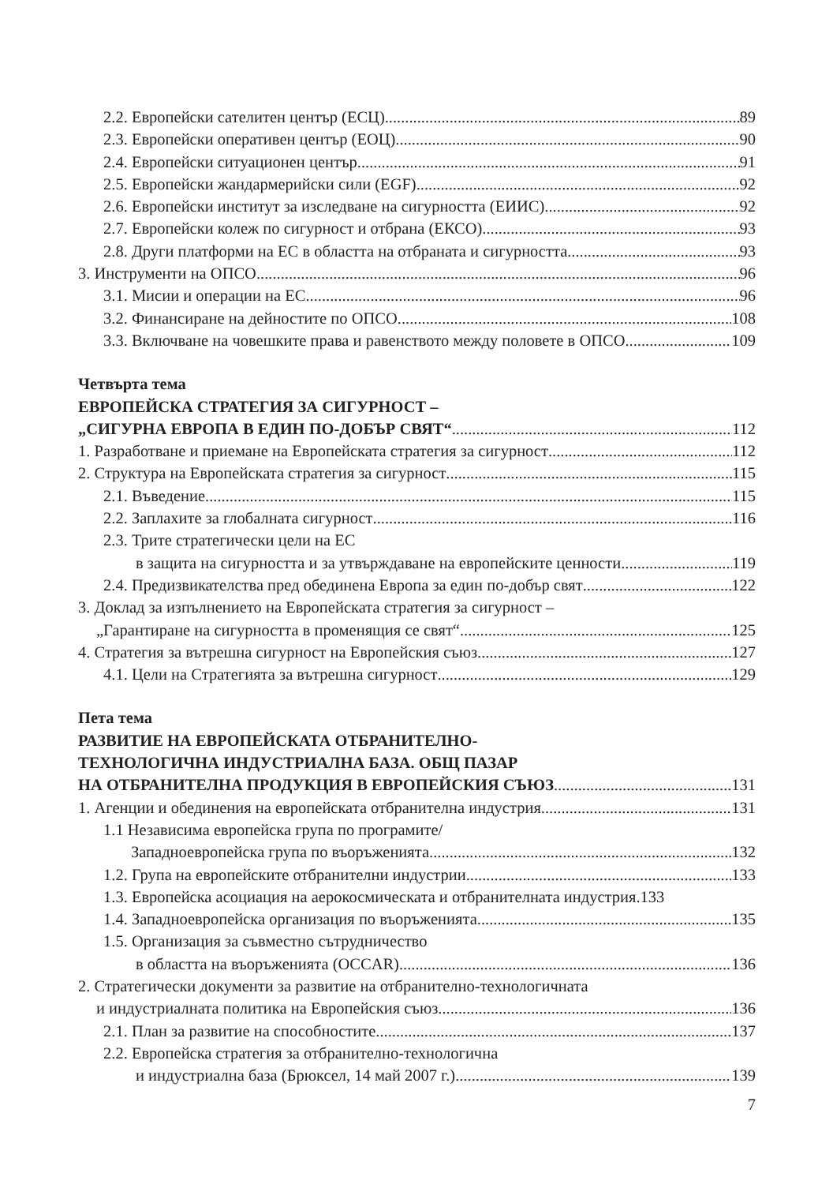2.2. Европейски сателитен център (ЕСЦ) 89
2.3. Европейски оперативен център (ЕОЦ) 90
2.4. Европейски ситуационен център 91
2.5. Европейски жандармерийски сили (EGF) 92
2.6. Европейски институт за изследване на сигурността (ЕИИС) 92
2.7. Европейски колеж по сигурност и отбрана (ЕКСО) 93
2.8. Други платформи на ЕС в областта на отбраната и сигурността 93
3. Инструменти на ОПСО 96
3.1. Мисии и операции на ЕС 96
3.2. Финансиране на дейностите по ОПСО 108
3.3. Включване на човешките права и равенството между половете в ОПСО 109
Четвърта тема
ЕВРОПЕЙСКА СТРАТЕГИЯ ЗА СИГУРНОСТ –
„СИГУРНА ЕВРОПА В ЕДИН ПО-ДОБЪР СВЯТ“ 112
1. Разработване и приемане на Европейската стратегия за сигурност 112
2. Структура на Европейската стратегия за сигурност 115
2.1. Въведение 115
2.2. Заплахите за глобалната сигурност 116
2.3. Трите стратегически цели на ЕС
в защита на сигурността и за утвърждаване на европейските ценности 119
2.4. Предизвикателства пред обединена Европа за един по-добър свят 122
3. Доклад за изпълнението на Европейската стратегия за сигурност –
„Гарантиране на сигурността в променящия се свят“ 125
4. Стратегия за вътрешна сигурност на Европейския съюз 127
4.1. Цели на Стратегията за вътрешна сигурност 129
Пета тема
РАЗВИТИЕ НА ЕВРОПЕЙСКАТА ОТБРАНИТЕЛНО-
ТЕХНОЛОГИЧНА ИНДУСТРИАЛНА БАЗА. ОБЩ ПАЗАР
НА ОТБРАНИТЕЛНА ПРОДУКЦИЯ В ЕВРОПЕЙСКИЯ СЪЮЗ 131
1. Агенции и обединения на европейската отбранителна индустрия 131
1.1 Независима европейска група по програмите/
Западноевропейска група по въоръженията 132
1.2. Група на европейските отбранителни индустрии 133
1.3. Европейска асоциация на аерокосмическата и отбранителната индустрия. 133
1.4. Западноевропейска организация по въоръженията 135
1.5. Организация за съвместно сътрудничество
в областта на въоръженията (OCCAR) 136
2. Стратегически документи за развитие на отбранително-технологичната
и индустриалната политика на Европейския съюз 136
2.1. План за развитие на способностите 137
2.2. Европейска стратегия за отбранително-технологична
и индустриална база (Брюксел, 14 май 2007 г.) 139
7